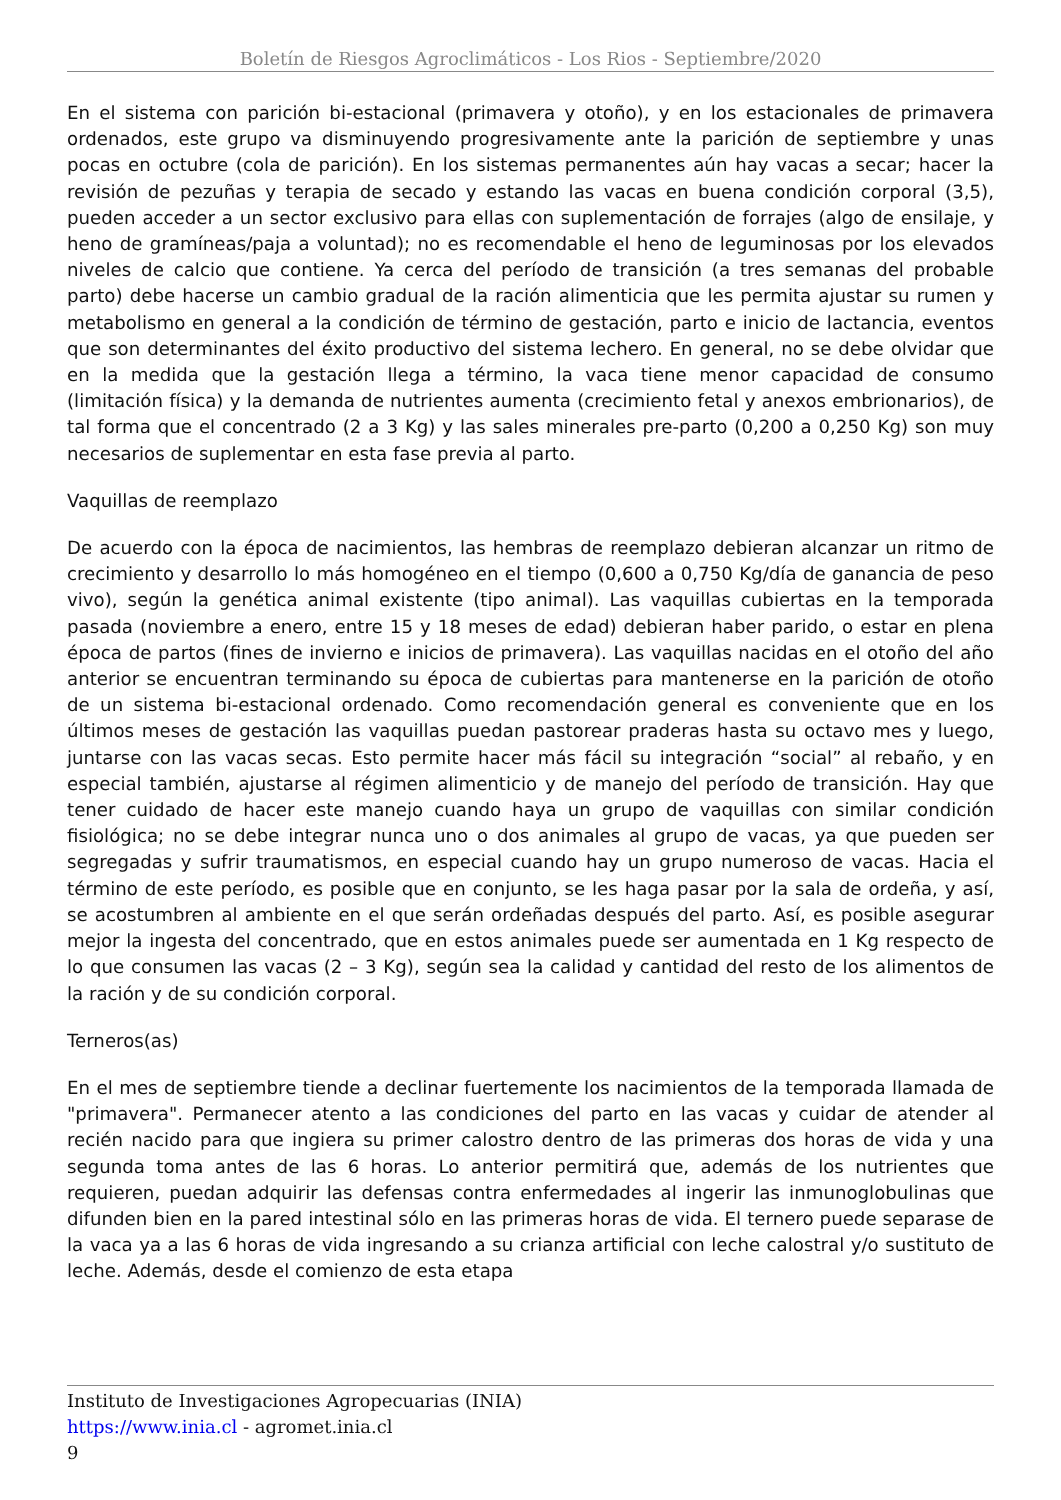Boletín de Riesgos Agroclimáticos - Los Rios - Septiembre/2020
En el sistema con parición bi-estacional (primavera y otoño), y en los estacionales de primavera ordenados, este grupo va disminuyendo progresivamente ante la parición de septiembre y unas pocas en octubre (cola de parición). En los sistemas permanentes aún hay vacas a secar; hacer la revisión de pezuñas y terapia de secado y estando las vacas en buena condición corporal (3,5), pueden acceder a un sector exclusivo para ellas con suplementación de forrajes (algo de ensilaje, y heno de gramíneas/paja a voluntad); no es recomendable el heno de leguminosas por los elevados niveles de calcio que contiene. Ya cerca del período de transición (a tres semanas del probable parto) debe hacerse un cambio gradual de la ración alimenticia que les permita ajustar su rumen y metabolismo en general a la condición de término de gestación, parto e inicio de lactancia, eventos que son determinantes del éxito productivo del sistema lechero. En general, no se debe olvidar que en la medida que la gestación llega a término, la vaca tiene menor capacidad de consumo (limitación física) y la demanda de nutrientes aumenta (crecimiento fetal y anexos embrionarios), de tal forma que el concentrado (2 a 3 Kg) y las sales minerales pre-parto (0,200 a 0,250 Kg) son muy necesarios de suplementar en esta fase previa al parto.
Vaquillas de reemplazo
De acuerdo con la época de nacimientos, las hembras de reemplazo debieran alcanzar un ritmo de crecimiento y desarrollo lo más homogéneo en el tiempo (0,600 a 0,750 Kg/día de ganancia de peso vivo), según la genética animal existente (tipo animal). Las vaquillas cubiertas en la temporada pasada (noviembre a enero, entre 15 y 18 meses de edad) debieran haber parido, o estar en plena época de partos (fines de invierno e inicios de primavera). Las vaquillas nacidas en el otoño del año anterior se encuentran terminando su época de cubiertas para mantenerse en la parición de otoño de un sistema bi-estacional ordenado. Como recomendación general es conveniente que en los últimos meses de gestación las vaquillas puedan pastorear praderas hasta su octavo mes y luego, juntarse con las vacas secas. Esto permite hacer más fácil su integración “social” al rebaño, y en especial también, ajustarse al régimen alimenticio y de manejo del período de transición. Hay que tener cuidado de hacer este manejo cuando haya un grupo de vaquillas con similar condición fisiológica; no se debe integrar nunca uno o dos animales al grupo de vacas, ya que pueden ser segregadas y sufrir traumatismos, en especial cuando hay un grupo numeroso de vacas. Hacia el término de este período, es posible que en conjunto, se les haga pasar por la sala de ordeña, y así, se acostumbren al ambiente en el que serán ordeñadas después del parto. Así, es posible asegurar mejor la ingesta del concentrado, que en estos animales puede ser aumentada en 1 Kg respecto de lo que consumen las vacas (2 – 3 Kg), según sea la calidad y cantidad del resto de los alimentos de la ración y de su condición corporal.
Terneros(as)
En el mes de septiembre tiende a declinar fuertemente los nacimientos de la temporada llamada de "primavera". Permanecer atento a las condiciones del parto en las vacas y cuidar de atender al recién nacido para que ingiera su primer calostro dentro de las primeras dos horas de vida y una segunda toma antes de las 6 horas. Lo anterior permitirá que, además de los nutrientes que requieren, puedan adquirir las defensas contra enfermedades al ingerir las inmunoglobulinas que difunden bien en la pared intestinal sólo en las primeras horas de vida. El ternero puede separase de la vaca ya a las 6 horas de vida ingresando a su crianza artificial con leche calostral y/o sustituto de leche. Además, desde el comienzo de esta etapa
Instituto de Investigaciones Agropecuarias (INIA)
https://www.inia.cl - agromet.inia.cl
9